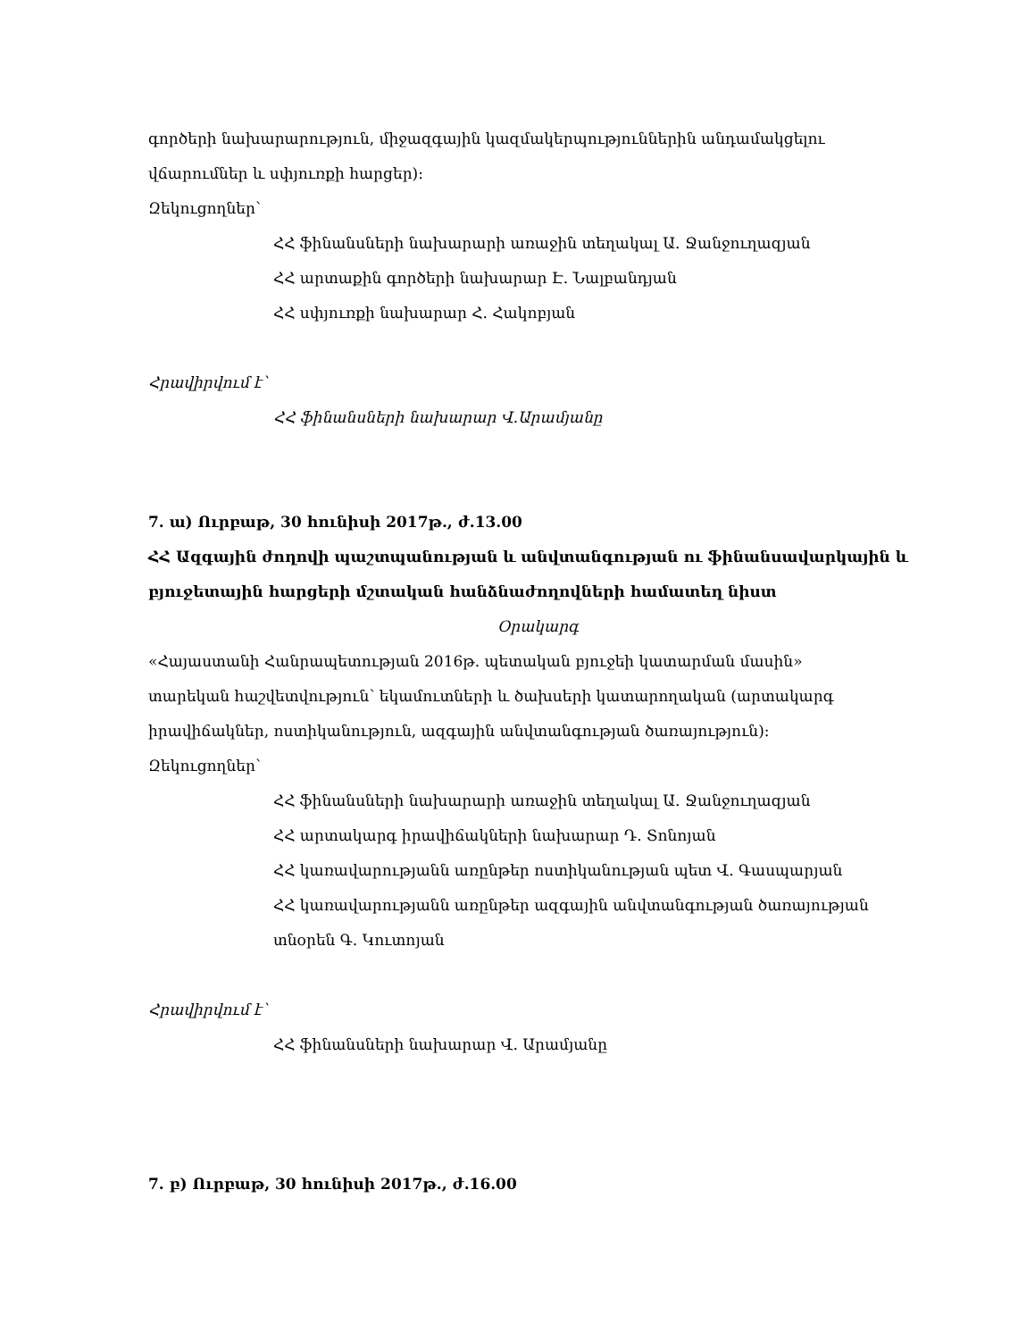գործերի նախարարություն, միջազգային կազմակերպություններին անդամակցելու
վճարումներ և սփյուռքի հարցեր)։
Զեկուցողներ՝
ՀՀ ֆինանսների նախարարի առաջին տեղակալ Ա. Ջանջուղազյան
ՀՀ արտաքին գործերի նախարար Է. Նալբանդյան
ՀՀ սփյուռքի նախարար Հ. Հակոբյան
Հրավիրվում է՝
ՀՀ ֆինանսների նախարար Վ.Արամյանը
7. ա) Ուրբաթ, 30 հունիսի 2017թ., ժ.13.00
ՀՀ Ազգային ժողովի պաշտպանության և անվտանգության ու ֆինանսավարկային և
բյուջետային հարցերի մշտական հանձնաժողովների համատեղ նիստ
Օրակարգ
«Հայաստանի Հանրապետության 2016թ. պետական բյուջեի կատարման մասին»
տարեկան հաշվետվություն՝ եկամուտների և ծախսերի կատարողական (արտակարգ
իրավիճակներ, ոստիկանություն, ազգային անվտանգության ծառայություն)։
Զեկուցողներ՝
ՀՀ ֆինանսների նախարարի առաջին տեղակալ Ա. Ջանջուղազյան
ՀՀ արտակարգ իրավիճակների նախարար Դ. Տոնոյան
ՀՀ կառավարությանն առընթեր ոստիկանության պետ Վ. Գասպարյան
ՀՀ կառավարությանն առընթեր ազգային անվտանգության ծառայության
տնօրեն Գ. Կուտոյան
Հրավիրվում է՝
ՀՀ ֆինանսների նախարար Վ. Արամյանը
7. բ) Ուրբաթ, 30 հունիսի 2017թ., ժ.16.00